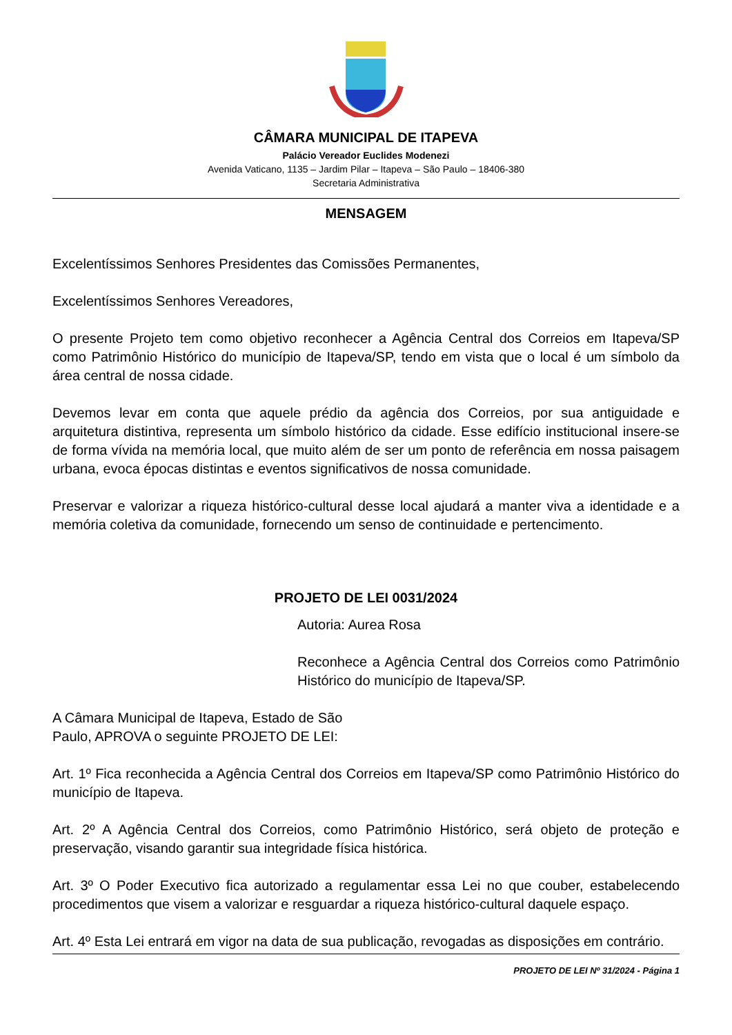CÂMARA MUNICIPAL DE ITAPEVA
Palácio Vereador Euclides Modenezi
Avenida Vaticano, 1135 – Jardim Pilar – Itapeva – São Paulo – 18406-380
Secretaria Administrativa
MENSAGEM
Excelentíssimos Senhores Presidentes das Comissões Permanentes,
Excelentíssimos Senhores Vereadores,
O presente Projeto tem como objetivo reconhecer a Agência Central dos Correios em Itapeva/SP como Patrimônio Histórico do município de Itapeva/SP, tendo em vista que o local é um símbolo da área central de nossa cidade.
Devemos levar em conta que aquele prédio da agência dos Correios, por sua antiguidade e arquitetura distintiva, representa um símbolo histórico da cidade. Esse edifício institucional insere-se de forma vívida na memória local, que muito além de ser um ponto de referência em nossa paisagem urbana, evoca épocas distintas e eventos significativos de nossa comunidade.
Preservar e valorizar a riqueza histórico-cultural desse local ajudará a manter viva a identidade e a memória coletiva da comunidade, fornecendo um senso de continuidade e pertencimento.
PROJETO DE LEI 0031/2024
Autoria: Aurea Rosa
Reconhece a Agência Central dos Correios como Patrimônio Histórico do município de Itapeva/SP.
A Câmara Municipal de Itapeva, Estado de São Paulo, APROVA o seguinte PROJETO DE LEI:
Art. 1º Fica reconhecida a Agência Central dos Correios em Itapeva/SP como Patrimônio Histórico do município de Itapeva.
Art. 2º A Agência Central dos Correios, como Patrimônio Histórico, será objeto de proteção e preservação, visando garantir sua integridade física histórica.
Art. 3º O Poder Executivo fica autorizado a regulamentar essa Lei no que couber, estabelecendo procedimentos que visem a valorizar e resguardar a riqueza histórico-cultural daquele espaço.
Art. 4º Esta Lei entrará em vigor na data de sua publicação, revogadas as disposições em contrário.
PROJETO DE LEI Nº 31/2024 - Página 1